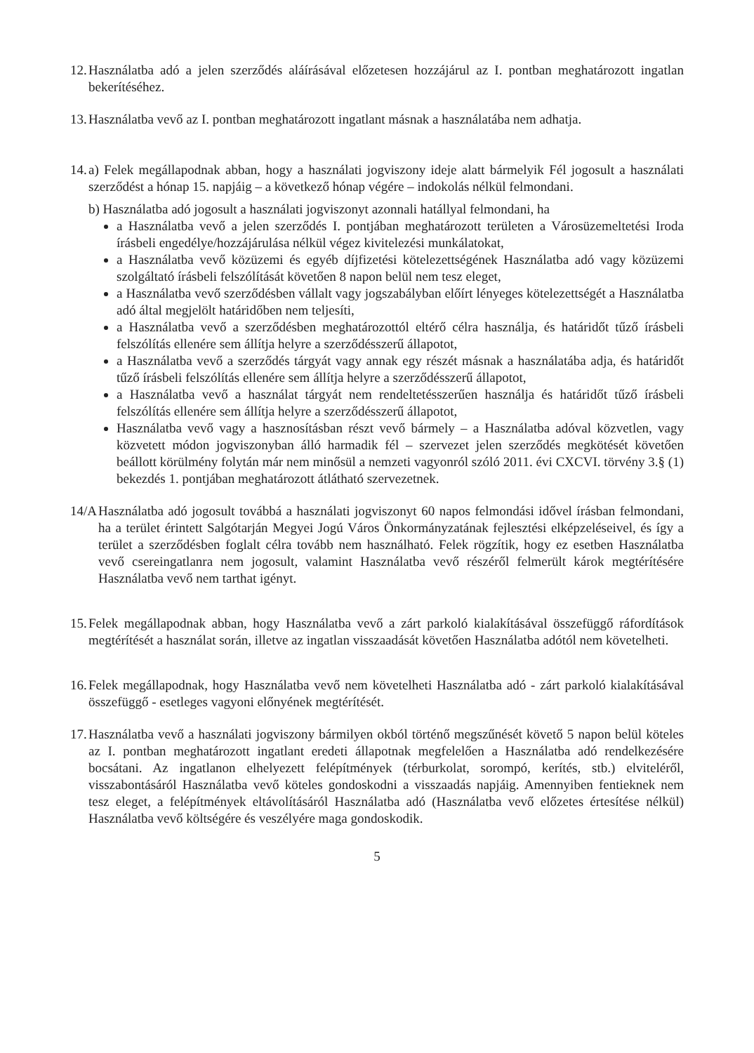12. Használatba adó a jelen szerződés aláírásával előzetesen hozzájárul az I. pontban meghatározott ingatlan bekerítéséhez.
13. Használatba vevő az I. pontban meghatározott ingatlant másnak a használatába nem adhatja.
14. a) Felek megállapodnak abban, hogy a használati jogviszony ideje alatt bármelyik Fél jogosult a használati szerződést a hónap 15. napjáig – a következő hónap végére – indokolás nélkül felmondani.
b) Használatba adó jogosult a használati jogviszonyt azonnali hatállyal felmondani, ha
a Használatba vevő a jelen szerződés I. pontjában meghatározott területen a Városüzemeltetési Iroda írásbeli engedélye/hozzájárulása nélkül végez kivitelezési munkálatokat,
a Használatba vevő közüzemi és egyéb díjfizetési kötelezettségének Használatba adó vagy közüzemi szolgáltató írásbeli felszólítását követően 8 napon belül nem tesz eleget,
a Használatba vevő szerződésben vállalt vagy jogszabályban előírt lényeges kötelezettségét a Használatba adó által megjelölt határidőben nem teljesíti,
a Használatba vevő a szerződésben meghatározottól eltérő célra használja, és határidőt tűző írásbeli felszólítás ellenére sem állítja helyre a szerződésszerű állapotot,
a Használatba vevő a szerződés tárgyát vagy annak egy részét másnak a használatába adja, és határidőt tűző írásbeli felszólítás ellenére sem állítja helyre a szerződésszerű állapotot,
a Használatba vevő a használat tárgyát nem rendeltetésszerűen használja és határidőt tűző írásbeli felszólítás ellenére sem állítja helyre a szerződésszerű állapotot,
Használatba vevő vagy a hasznosításban részt vevő bármely – a Használatba adóval közvetlen, vagy közvetett módon jogviszonyban álló harmadik fél – szervezet jelen szerződés megkötését követően beállott körülmény folytán már nem minősül a nemzeti vagyonról szóló 2011. évi CXCVI. törvény 3.§ (1) bekezdés 1. pontjában meghatározott átlátható szervezetnek.
14/A Használatba adó jogosult továbbá a használati jogviszonyt 60 napos felmondási idővel írásban felmondani, ha a terület érintett Salgótarján Megyei Jogú Város Önkormányzatának fejlesztési elképzeléseivel, és így a terület a szerződésben foglalt célra tovább nem használható. Felek rögzítik, hogy ez esetben Használatba vevő csereingatlanra nem jogosult, valamint Használatba vevő részéről felmerült károk megtérítésére Használatba vevő nem tarthat igényt.
15. Felek megállapodnak abban, hogy Használatba vevő a zárt parkoló kialakításával összefüggő ráfordítások megtérítését a használat során, illetve az ingatlan visszaadását követően Használatba adótól nem követelheti.
16. Felek megállapodnak, hogy Használatba vevő nem követelheti Használatba adó - zárt parkoló kialakításával összefüggő - esetleges vagyoni előnyének megtérítését.
17. Használatba vevő a használati jogviszony bármilyen okból történő megszűnését követő 5 napon belül köteles az I. pontban meghatározott ingatlant eredeti állapotnak megfelelően a Használatba adó rendelkezésére bocsátani. Az ingatlanon elhelyezett felépítmények (térburkolat, sorompó, kerítés, stb.) elviteléről, visszabontásáról Használatba vevő köteles gondoskodni a visszaadás napjáig. Amennyiben fentieknek nem tesz eleget, a felépítmények eltávolításáról Használatba adó (Használatba vevő előzetes értesítése nélkül) Használatba vevő költségére és veszélyére maga gondoskodik.
5